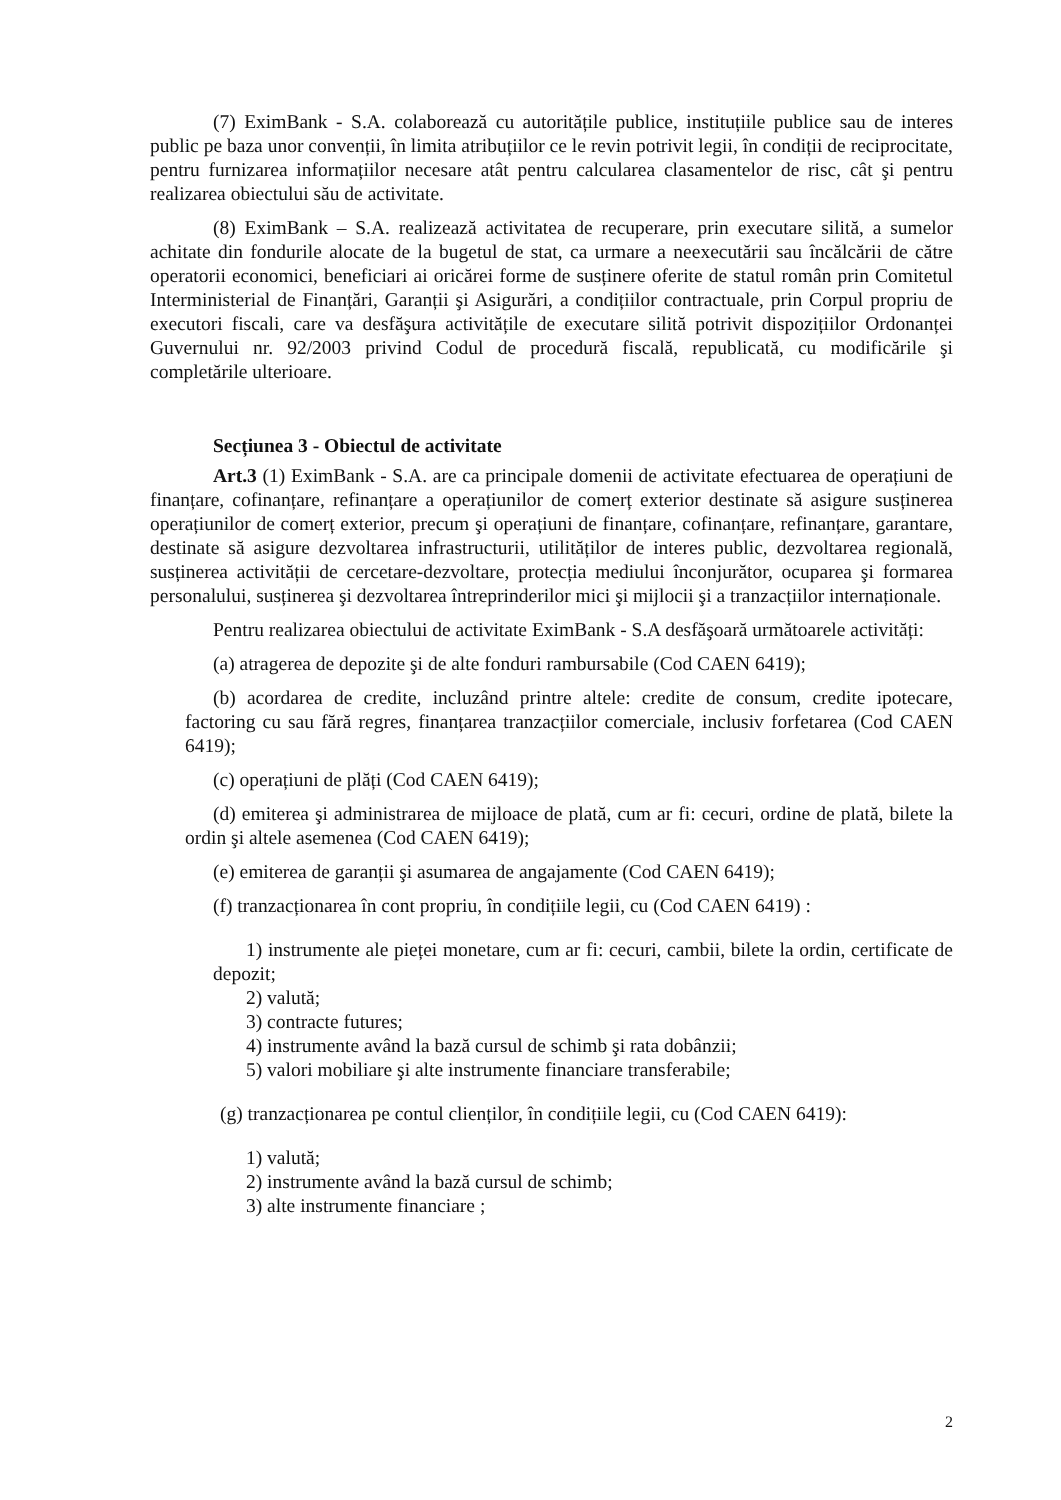(7) EximBank - S.A. colaborează cu autoritățile publice, instituțiile publice sau de interes public pe baza unor convenții, în limita atribuțiilor ce le revin potrivit legii, în condiții de reciprocitate, pentru furnizarea informațiilor necesare atât pentru calcularea clasamentelor de risc, cât şi pentru realizarea obiectului său de activitate.
(8) EximBank – S.A. realizează activitatea de recuperare, prin executare silită, a sumelor achitate din fondurile alocate de la bugetul de stat, ca urmare a neexecutării sau încălcării de către operatorii economici, beneficiari ai oricărei forme de susținere oferite de statul român prin Comitetul Interministerial de Finanțări, Garanții şi Asigurări, a condițiilor contractuale, prin Corpul propriu de executori fiscali, care va desfăşura activitățile de executare silită potrivit dispozițiilor Ordonanței Guvernului nr. 92/2003 privind Codul de procedură fiscală, republicată, cu modificările şi completările ulterioare.
Secțiunea 3 - Obiectul de activitate
Art.3 (1) EximBank - S.A. are ca principale domenii de activitate efectuarea de operațiuni de finanțare, cofinanțare, refinanțare a operațiunilor de comerț exterior destinate să asigure susținerea operațiunilor de comerț exterior, precum şi operațiuni de finanțare, cofinanțare, refinanțare, garantare, destinate să asigure dezvoltarea infrastructurii, utilităților de interes public, dezvoltarea regională, susținerea activității de cercetare-dezvoltare, protecția mediului înconjurător, ocuparea şi formarea personalului, susținerea şi dezvoltarea întreprinderilor mici şi mijlocii şi a tranzacțiilor internaționale.
Pentru realizarea obiectului de activitate EximBank - S.A desfăşoară următoarele activități:
(a) atragerea de depozite şi de alte fonduri rambursabile (Cod CAEN 6419);
(b) acordarea de credite, incluzând printre altele: credite de consum, credite ipotecare, factoring cu sau fără regres, finanțarea tranzacțiilor comerciale, inclusiv forfetarea (Cod CAEN 6419);
(c) operațiuni de plăți (Cod CAEN 6419);
(d) emiterea şi administrarea de mijloace de plată, cum ar fi: cecuri, ordine de plată, bilete la ordin şi altele asemenea (Cod CAEN 6419);
(e) emiterea de garanții şi asumarea de angajamente (Cod CAEN 6419);
(f) tranzacționarea în cont propriu, în condițiile legii, cu (Cod CAEN 6419) :
1) instrumente ale pieței monetare, cum ar fi: cecuri, cambii, bilete la ordin, certificate de depozit;
2) valută;
3) contracte futures;
4) instrumente având la bază cursul de schimb şi rata dobânzii;
5) valori mobiliare şi alte instrumente financiare transferabile;
(g) tranzacționarea pe contul clienților, în condițiile legii, cu (Cod CAEN 6419):
1) valută;
2) instrumente având la bază cursul de schimb;
3) alte instrumente financiare ;
2